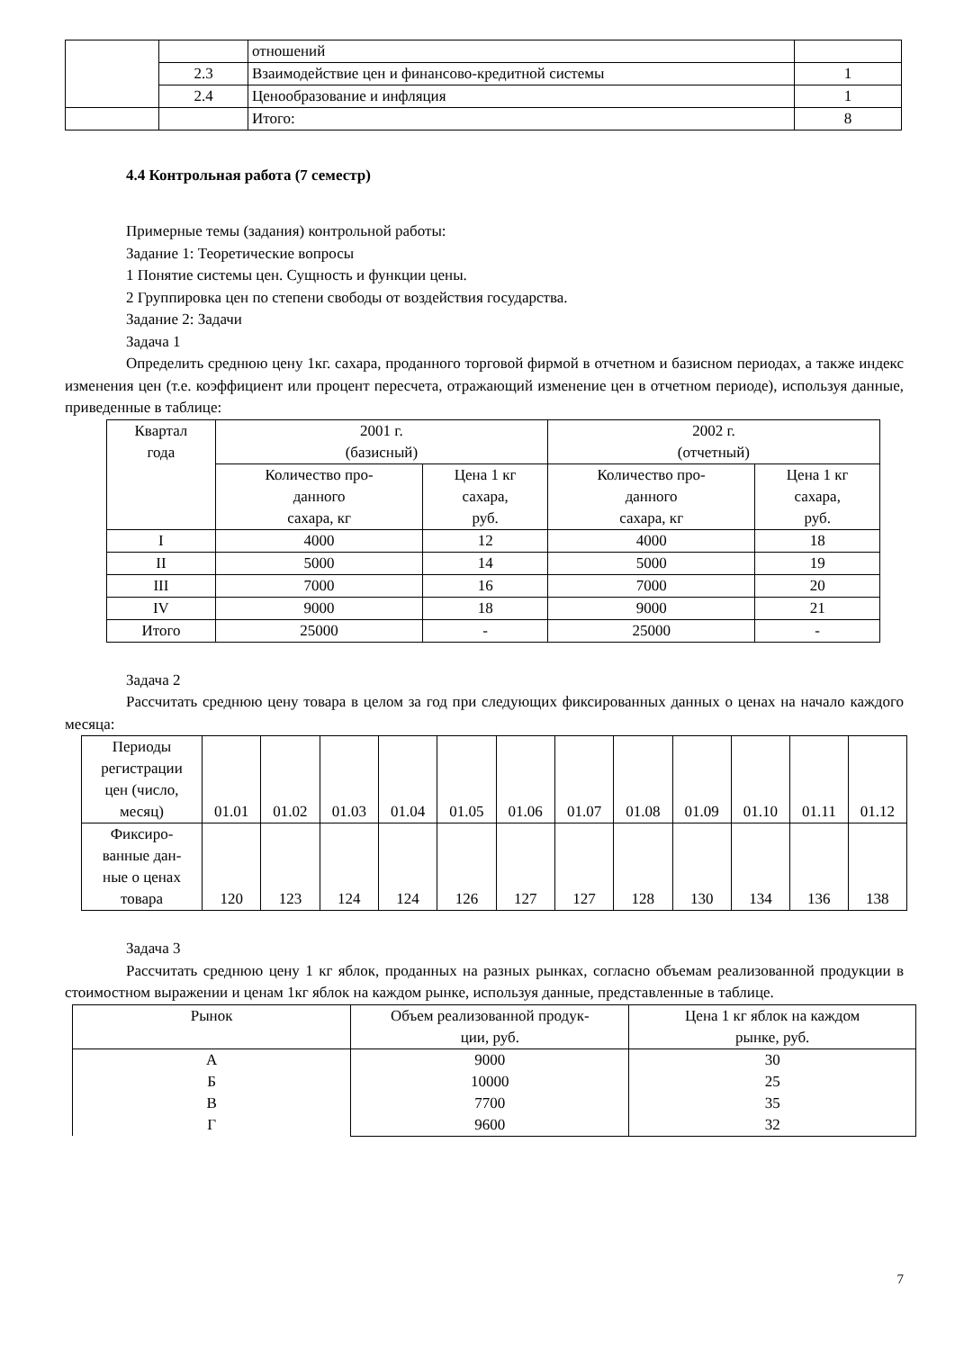| | | отношений | |
| | 2.3 | Взаимодействие цен и финансово-кредитной системы | 1 |
| | 2.4 | Ценообразование и инфляция | 1 |
| | | Итого: | 8 |
4.4 Контрольная работа (7 семестр)
Примерные темы (задания) контрольной работы:
Задание 1: Теоретические вопросы
1 Понятие системы цен. Сущность и функции цены.
2 Группировка цен по степени свободы от воздействия государства.
Задание 2: Задачи
Задача 1
Определить среднюю цену 1кг. сахара, проданного торговой фирмой в отчетном и базисном периодах, а также индекс изменения цен (т.е. коэффициент или процент пересчета, отражающий изменение цен в отчетном периоде), используя данные, приведенные в таблице:
| Квартал года | 2001 г. (базисный) | | 2002 г. (отчетный) | |
| --- | --- | --- | --- | --- |
| | Количество про- данного сахара, кг | Цена 1 кг сахара, руб. | Количество про- данного сахара, кг | Цена 1 кг сахара, руб. |
| I | 4000 | 12 | 4000 | 18 |
| II | 5000 | 14 | 5000 | 19 |
| III | 7000 | 16 | 7000 | 20 |
| IV | 9000 | 18 | 9000 | 21 |
| Итого | 25000 | - | 25000 | - |
Задача 2
Рассчитать среднюю цену товара в целом за год при следующих фиксированных данных о ценах на начало каждого месяца:
| Периоды регистрации цен (число, месяц) | 01.01 | 01.02 | 01.03 | 01.04 | 01.05 | 01.06 | 01.07 | 01.08 | 01.09 | 01.10 | 01.11 | 01.12 |
| Фиксиро- ванные дан- ные о ценах товара | 120 | 123 | 124 | 124 | 126 | 127 | 127 | 128 | 130 | 134 | 136 | 138 |
Задача 3
Рассчитать среднюю цену 1 кг яблок, проданных на разных рынках, согласно объемам реализованной продукции в стоимостном выражении и ценам 1кг яблок на каждом рынке, используя данные, представленные в таблице.
| Рынок | Объем реализованной продук- ции, руб. | Цена 1 кг яблок на каждом рынке, руб. |
| --- | --- | --- |
| А Б В Г | 9000 10000 7700 9600 | 30 25 35 32 |
7